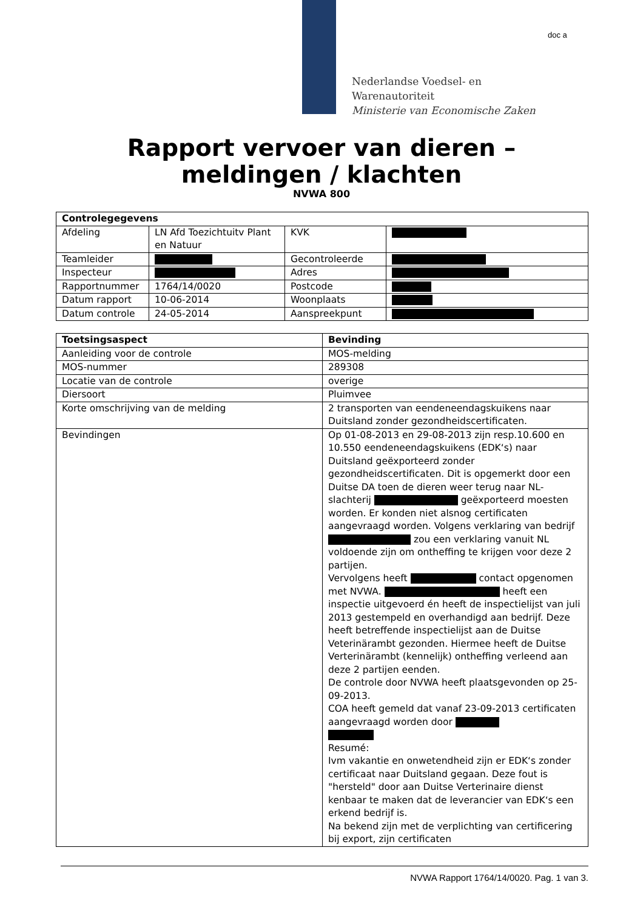Nederlandse Voedsel- en
Warenautoriteit
Ministerie van Economische Zaken
doc a
Rapport vervoer van dieren –
meldingen / klachten
NVWA 800
| Controlegegevens | | | |
| --- | --- | --- | --- |
| Afdeling | LN Afd Toezichtuitv Plant en Natuur | KVK | |
| Teamleider | | Gecontroleerde | |
| Inspecteur | | Adres | |
| Rapportnummer | 1764/14/0020 | Postcode | |
| Datum rapport | 10-06-2014 | Woonplaats | |
| Datum controle | 24-05-2014 | Aanspreekpunt | |
| Toetsingsaspect | Bevinding |
| --- | --- |
| Aanleiding voor de controle | MOS-melding |
| MOS-nummer | 289308 |
| Locatie van de controle | overige |
| Diersoort | Pluimvee |
| Korte omschrijving van de melding | 2 transporten van eendeneendagskuikens naar Duitsland zonder gezondheidscertificaten. |
| Bevindingen | Op 01-08-2013 en 29-08-2013 zijn resp.10.600 en 10.550 eendeneendagskuikens (EDK‘s) naar Duitsland geëxporteerd zonder gezondheidscertificaten. Dit is opgemerkt door een Duitse DA toen de dieren weer terug naar NL-slachterij geëxporteerd moesten worden. Er konden niet alsnog certificaten aangevraagd worden. Volgens verklaring van bedrijf zou een verklaring vanuit NL voldoende zijn om ontheffing te krijgen voor deze 2 partijen. Vervolgens heeft contact opgenomen met NVWA. heeft een inspectie uitgevoerd én heeft de inspectielijst van juli 2013 gestempeld en overhandigd aan bedrijf. Deze heeft betreffende inspectielijst aan de Duitse Veterinärambt gezonden. Hiermee heeft de Duitse Verterinärambt (kennelijk) ontheffing verleend aan deze 2 partijen eenden. De controle door NVWA heeft plaatsgevonden op 25-09-2013. COA heeft gemeld dat vanaf 23-09-2013 certificaten aangevraagd worden door Resumé: Ivm vakantie en onwetendheid zijn er EDK‘s zonder certificaat naar Duitsland gegaan. Deze fout is "hersteld" door aan Duitse Verterinaire dienst kenbaar te maken dat de leverancier van EDK‘s een erkend bedrijf is. Na bekend zijn met de verplichting van certificering bij export, zijn certificaten |
NVWA Rapport 1764/14/0020. Pag. 1 van 3.